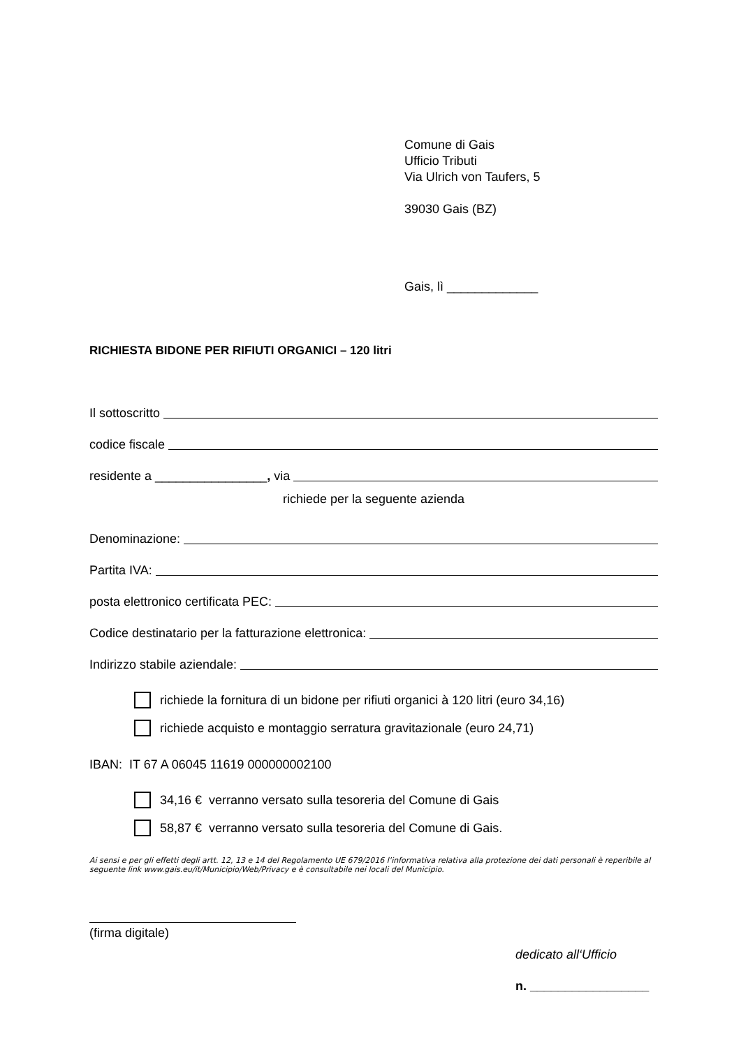Comune di Gais
Ufficio Tributi
Via Ulrich von Taufers, 5
39030 Gais (BZ)
Gais, lì _____________
RICHIESTA BIDONE PER RIFIUTI ORGANICI – 120 litri
Il sottoscritto
codice fiscale
residente a ________________, via
richiede per la seguente azienda
Denominazione:
Partita IVA:
posta elettronico certificata PEC:
Codice destinatario per la fatturazione elettronica:
Indirizzo stabile aziendale:
richiede la fornitura di un bidone per rifiuti organici à 120 litri (euro 34,16)
richiede acquisto e montaggio serratura gravitazionale (euro 24,71)
IBAN: IT 67 A 06045 11619 000000002100
34,16 € verranno versato sulla tesoreria del Comune di Gais
58,87 € verranno versato sulla tesoreria del Comune di Gais.
Ai sensi e per gli effetti degli artt. 12, 13 e 14 del Regolamento UE 679/2016 l’informativa relativa alla protezione dei dati personali è reperibile al seguente link www.gais.eu/it/Municipio/Web/Privacy e è consultabile nei locali del Municipio.
(firma digitale)
dedicato all‘Ufficio
n. _________________